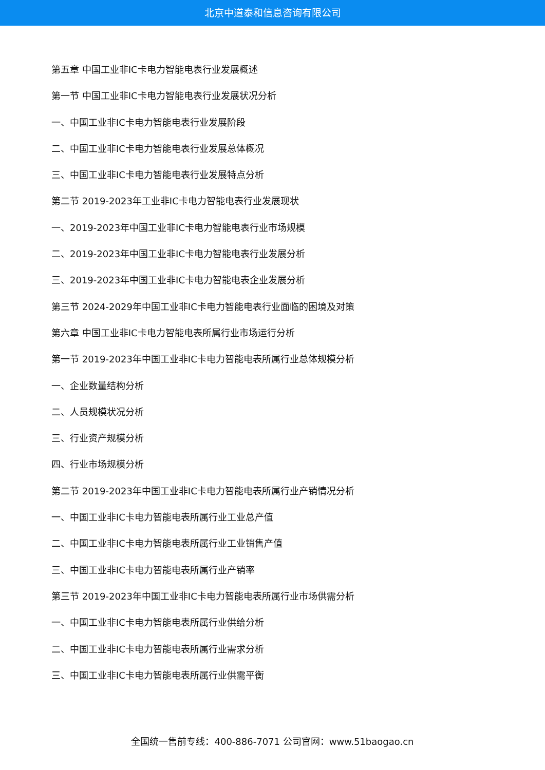北京中道泰和信息咨询有限公司
第五章 中国工业非IC卡电力智能电表行业发展概述
第一节 中国工业非IC卡电力智能电表行业发展状况分析
一、中国工业非IC卡电力智能电表行业发展阶段
二、中国工业非IC卡电力智能电表行业发展总体概况
三、中国工业非IC卡电力智能电表行业发展特点分析
第二节 2019-2023年工业非IC卡电力智能电表行业发展现状
一、2019-2023年中国工业非IC卡电力智能电表行业市场规模
二、2019-2023年中国工业非IC卡电力智能电表行业发展分析
三、2019-2023年中国工业非IC卡电力智能电表企业发展分析
第三节 2024-2029年中国工业非IC卡电力智能电表行业面临的困境及对策
第六章 中国工业非IC卡电力智能电表所属行业市场运行分析
第一节 2019-2023年中国工业非IC卡电力智能电表所属行业总体规模分析
一、企业数量结构分析
二、人员规模状况分析
三、行业资产规模分析
四、行业市场规模分析
第二节 2019-2023年中国工业非IC卡电力智能电表所属行业产销情况分析
一、中国工业非IC卡电力智能电表所属行业工业总产值
二、中国工业非IC卡电力智能电表所属行业工业销售产值
三、中国工业非IC卡电力智能电表所属行业产销率
第三节 2019-2023年中国工业非IC卡电力智能电表所属行业市场供需分析
一、中国工业非IC卡电力智能电表所属行业供给分析
二、中国工业非IC卡电力智能电表所属行业需求分析
三、中国工业非IC卡电力智能电表所属行业供需平衡
全国统一售前专线：400-886-7071 公司官网：www.51baogao.cn